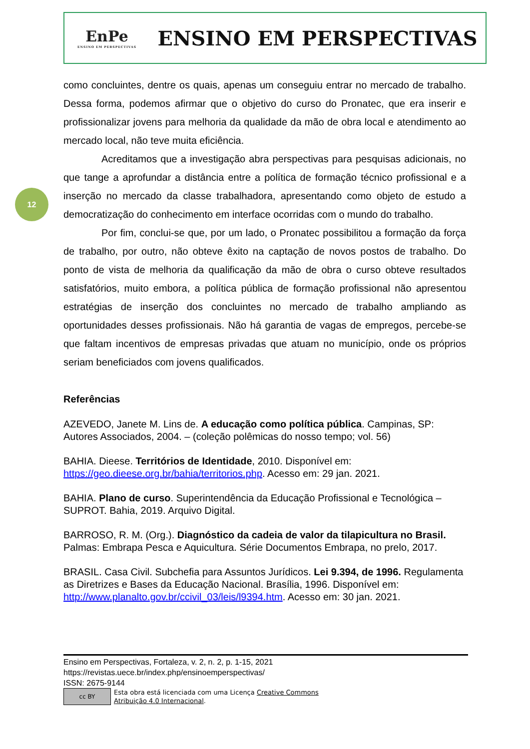EnPe
ENSINO EM PERSPECTIVAS
ENSINO EM PERSPECTIVAS
12
como concluintes, dentre os quais, apenas um conseguiu entrar no mercado de trabalho. Dessa forma, podemos afirmar que o objetivo do curso do Pronatec, que era inserir e profissionalizar jovens para melhoria da qualidade da mão de obra local e atendimento ao mercado local, não teve muita eficiência.
Acreditamos que a investigação abra perspectivas para pesquisas adicionais, no que tange a aprofundar a distância entre a política de formação técnico profissional e a inserção no mercado da classe trabalhadora, apresentando como objeto de estudo a democratização do conhecimento em interface ocorridas com o mundo do trabalho.
Por fim, conclui-se que, por um lado, o Pronatec possibilitou a formação da força de trabalho, por outro, não obteve êxito na captação de novos postos de trabalho. Do ponto de vista de melhoria da qualificação da mão de obra o curso obteve resultados satisfatórios, muito embora, a política pública de formação profissional não apresentou estratégias de inserção dos concluintes no mercado de trabalho ampliando as oportunidades desses profissionais. Não há garantia de vagas de empregos, percebe-se que faltam incentivos de empresas privadas que atuam no município, onde os próprios seriam beneficiados com jovens qualificados.
Referências
AZEVEDO, Janete M. Lins de. A educação como política pública. Campinas, SP: Autores Associados, 2004. – (coleção polêmicas do nosso tempo; vol. 56)
BAHIA. Dieese. Territórios de Identidade, 2010. Disponível em: https://geo.dieese.org.br/bahia/territorios.php. Acesso em: 29 jan. 2021.
BAHIA. Plano de curso. Superintendência da Educação Profissional e Tecnológica – SUPROT. Bahia, 2019. Arquivo Digital.
BARROSO, R. M. (Org.). Diagnóstico da cadeia de valor da tilapicultura no Brasil. Palmas: Embrapa Pesca e Aquicultura. Série Documentos Embrapa, no prelo, 2017.
BRASIL. Casa Civil. Subchefia para Assuntos Jurídicos. Lei 9.394, de 1996. Regulamenta as Diretrizes e Bases da Educação Nacional. Brasília, 1996. Disponível em: http://www.planalto.gov.br/ccivil_03/leis/l9394.htm. Acesso em: 30 jan. 2021.
Ensino em Perspectivas, Fortaleza, v. 2, n. 2, p. 1-15, 2021
https://revistas.uece.br/index.php/ensinoemperspectivas/
ISSN: 2675-9144
cc BY
Esta obra está licenciada com uma Licença Creative Commons
Atribuição 4.0 Internacional.